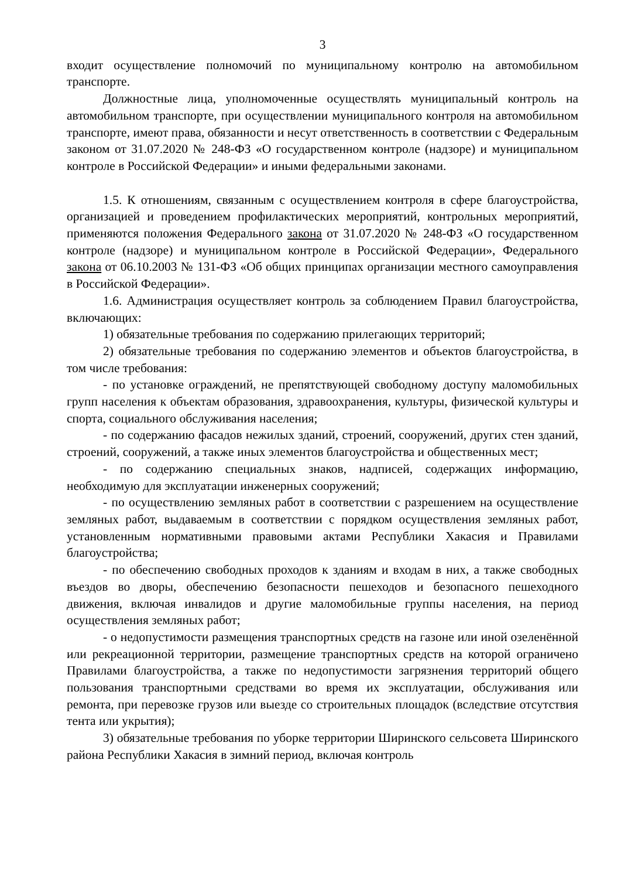3
входит осуществление полномочий по муниципальному контролю на автомобильном транспорте.
Должностные лица, уполномоченные осуществлять муниципальный контроль на автомобильном транспорте, при осуществлении муниципального контроля на автомобильном транспорте, имеют права, обязанности и несут ответственность в соответствии с Федеральным законом от 31.07.2020 № 248-ФЗ «О государственном контроле (надзоре) и муниципальном контроле в Российской Федерации» и иными федеральными законами.
1.5. К отношениям, связанным с осуществлением контроля в сфере благоустройства, организацией и проведением профилактических мероприятий, контрольных мероприятий, применяются положения Федерального закона от 31.07.2020 № 248-ФЗ «О государственном контроле (надзоре) и муниципальном контроле в Российской Федерации», Федерального закона от 06.10.2003 № 131-ФЗ «Об общих принципах организации местного самоуправления в Российской Федерации».
1.6. Администрация осуществляет контроль за соблюдением Правил благоустройства, включающих:
1) обязательные требования по содержанию прилегающих территорий;
2) обязательные требования по содержанию элементов и объектов благоустройства, в том числе требования:
- по установке ограждений, не препятствующей свободному доступу маломобильных групп населения к объектам образования, здравоохранения, культуры, физической культуры и спорта, социального обслуживания населения;
- по содержанию фасадов нежилых зданий, строений, сооружений, других стен зданий, строений, сооружений, а также иных элементов благоустройства и общественных мест;
- по содержанию специальных знаков, надписей, содержащих информацию, необходимую для эксплуатации инженерных сооружений;
- по осуществлению земляных работ в соответствии с разрешением на осуществление земляных работ, выдаваемым в соответствии с порядком осуществления земляных работ, установленным нормативными правовыми актами Республики Хакасия и Правилами благоустройства;
- по обеспечению свободных проходов к зданиям и входам в них, а также свободных въездов во дворы, обеспечению безопасности пешеходов и безопасного пешеходного движения, включая инвалидов и другие маломобильные группы населения, на период осуществления земляных работ;
- о недопустимости размещения транспортных средств на газоне или иной озеленённой или рекреационной территории, размещение транспортных средств на которой ограничено Правилами благоустройства, а также по недопустимости загрязнения территорий общего пользования транспортными средствами во время их эксплуатации, обслуживания или ремонта, при перевозке грузов или выезде со строительных площадок (вследствие отсутствия тента или укрытия);
3) обязательные требования по уборке территории Ширинского сельсовета Ширинского района Республики Хакасия в зимний период, включая контроль